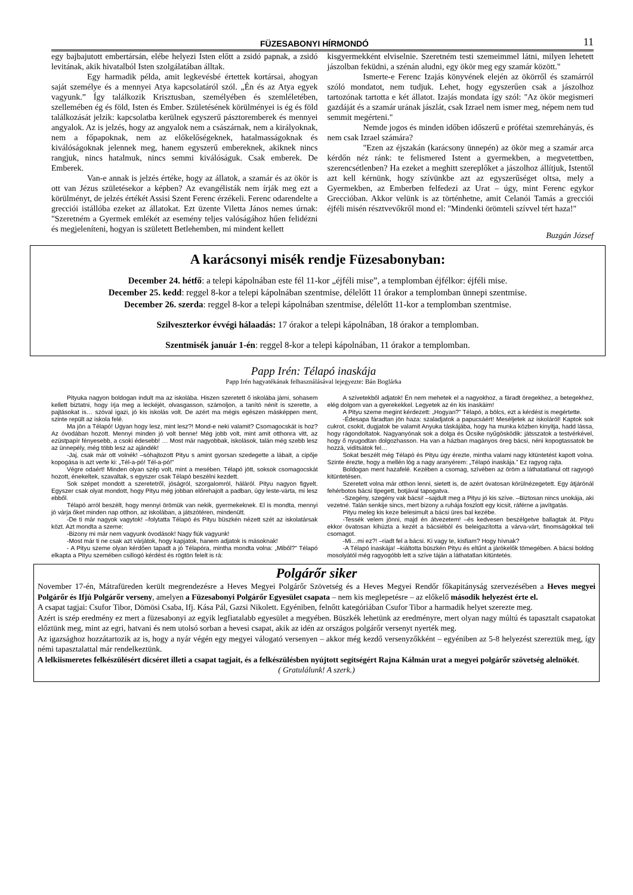FÜZESABONYI HÍRMONDÓ 11
egy bajbajutott embertársán, elébe helyezi Isten előtt a zsidó papnak, a zsidó levitának, akik hivatalból Isten szolgálatában álltak.
Egy harmadik példa, amit legkevésbé értettek kortársai, ahogyan saját személye és a mennyei Atya kapcsolatáról szól. „Én és az Atya egyek vagyunk.” Így találkozik Krisztusban, személyében és szemléletében, szellemében ég és föld, Isten és Ember. Születésének körülményei is ég és föld találkozását jelzik: kapcsolatba kerülnek egyszerű pásztoremberek és mennyei angyalok. Az is jelzés, hogy az angyalok nem a császárnak, nem a királyoknak, nem a főpapoknak, nem az előkelőségeknek, hatalmasságoknak és kiválóságoknak jelennek meg, hanem egyszerű embereknek, akiknek nincs rangjuk, nincs hatalmuk, nincs semmi kiválóságuk. Csak emberek. De Emberek.
Van-e annak is jelzés értéke, hogy az állatok, a szamár és az ökör is ott van Jézus születésekor a képben? Az evangélisták nem írják meg ezt a körülményt, de jelzés értékét Assisi Szent Ferenc érzékeli. Ferenc odarendelte a grecciói istállóba ezeket az állatokat. Ezt üzente Viletta János nemes úrnak: "Szeretném a Gyermek emlékét az esemény teljes valóságához hűen felidézni és megjeleníteni, hogyan is született Betlehemben, mi mindent kellett
kisgyermekként elviselnie. Szeretném testi szemeimmel látni, milyen lehetett jászolban feküdni, a szénán aludni, egy ökör meg egy szamár között."
Ismerte-e Ferenc Izajás könyvének elején az ökörről és szamárról szóló mondatot, nem tudjuk. Lehet, hogy egyszerűen csak a jászolhoz tartozónak tartotta e két állatot. Izajás mondata így szól: "Az ökör megismeri gazdáját és a szamár urának jászlát, csak Izrael nem ismer meg, népem nem tud semmit megérteni."
Nemde jogos és minden időben időszerű e prófétai szemrehányás, és nem csak Izrael számára?
"Ezen az éjszakán (karácsony ünnepén) az ökör meg a szamár arca kérdőn néz ránk: te felismered Istent a gyermekben, a megvetettben, szerencsétlenben? Ha ezeket a meghitt szereplőket a jászolhoz állítjuk, Istentől azt kell kérnünk, hogy szívünkbe azt az egyszerűséget oltsa, mely a Gyermekben, az Emberben felfedezi az Urat – úgy, mint Ferenc egykor Grecсióban. Akkor velünk is az történhetne, amit Celanói Tamás a grecciói éjféli misén résztvevőkről mond el: "Mindenki örömteli szívvel tért haza!"
Buzgán József
A karácsonyi misék rendje Füzesabonyban:
December 24. hétfő: a telepi kápolnában este fél 11-kor „éjféli mise”, a templomban éjfélkor: éjféli mise.
December 25. kedd: reggel 8-kor a telepi kápolnában szentmise, délelőtt 11 órakor a templomban ünnepi szentmise.
December 26. szerda: reggel 8-kor a telepi kápolnában szentmise, délelőtt 11-kor a templomban szentmise.
Szilveszterkor évvégi hálaadás: 17 órakor a telepi kápolnában, 18 órakor a templomban.
Szentmisék január 1-én: reggel 8-kor a telepi kápolnában, 11 órakor a templomban.
Papp Irén: Télapó inaskája
Papp Irén hagyatékának felhasználásával lejegyezte: Bán Boglárka
Pityuka nagyon boldogan indult ma az iskolába. Hiszen szeretett ő iskolába járni, sohasem kellett biztatni, hogy írja meg a leckéjét, olvasgasson, számoljon, a tanító nénit is szerette, a pajtásokat is… szóval igazi, jó kis iskolás volt. De azért ma mégis egészen másképpen ment, szinte repült az iskola felé.
Ma jön a Télapó! Ugyan hogy lesz, mint lesz?! Mond-e neki valamit? Csomagocskát is hoz? Az óvodában hozott. Mennyi minden jó volt benne! Még jobb volt, mint amit otthonra vitt, az ezüstpapír fényesebb, a csoki édesebb! … Most már nagyobbak, iskolások, talán még szebb lesz az ünnepély, még több lesz az ajándék!
-Jaj, csak már ott volnék! –sóhajtozott Pityu s amint gyorsan szedegette a lábait, a cipője kopogása is azt verte ki: „Tél-a-pó! Tél-a-pó!"
Végre odaért! Minden olyan szép volt, mint a mesében. Télapó jött, soksok csomagocskát hozott, énekeltek, szavaltak, s egyszer csak Télapó beszélni kezdett.
Sok szépet mondott a szeretetről, jóságról, szorgalomról, háláról. Pityu nagyon figyelt. Egyszer csak olyat mondott, hogy Pityu még jobban előrehajolt a padban, úgy leste-várta, mi lesz ebből.
Télapó arról beszélt, hogy mennyi örömük van nekik, gyermekeknek. El is mondta, mennyi jó várja őket minden nap otthon, az iskolában, a játszótéren, mindenütt.
-De ti már nagyok vagytok! –folytatta Télapó és Pityu büszkén nézett szét az iskolatársak közt. Azt mondta a szeme:
-Bizony mi már nem vagyunk óvodások! Nagy fiúk vagyunk!
-Most már ti ne csak azt várjátok, hogy kapjatok, hanem adjatok is másoknak!
- A Pityu szeme olyan kérdően tapadt a jó Télapóra, mintha mondta volna: „Miből?” Télapó elkapta a Pityu szemében csillogó kérdést és rögtön felelt is rá:
A szívetekből adjatok! Én nem mehetek el a nagyokhoz, a fáradt öregekhez, a betegekhez, elég dolgom van a gyerekekkel. Legyetek az én kis inaskáim!
A Pityu szeme megint kérdezett: „Hogyan?” Télapó, a bölcs, ezt a kérdést is megértette.
-Édesapa fáradtan jön haza: szaladjatok a papucsáért! Meséljetek az iskoláról! Kaptok sok cukrot, csokit, dugjatok be valamit Anyuka táskájába, hogy ha munka közben kinyitja, hadd lássa, hogy rágondoltatok. Nagyanyónak sok a dolga és Öcsike nyűgösködik: játsszatok a testvérkével, hogy ő nyugodtan dolgozhasson. Ha van a házban magányos öreg bácsi, néni kopogtassatok be hozzá, vidítsátok fel…
Sokat beszélt még Télapó és Pityu úgy érezte, mintha valami nagy kitüntetést kapott volna. Szinte érezte, hogy a mellén lóg a nagy aranyérem: „Télapó inaskája.” Ez ragyog rajta.
Boldogan ment hazafelé. Kezében a csomag, szívében az öröm a láthatatlanul ott ragyogó kitüntetésen.
Szeretett volna már otthon lenni, sietett is, de azért óvatosan körülnézegetett. Egy átjárónál fehérbotos bácsi tipegett, botjával tapogatva.
-Szegény, szegény vak bácsi! –sajdult meg a Pityu jó kis szíve. –Biztosan nincs unokája, aki vezetné. Talán senkije sincs, mert bizony a ruhája foszlott egy kicsit, ráférne a javítgatás.
Pityu meleg kis keze belesimult a bácsi üres bal kezébe.
-Tessék velem jönni, majd én átvezetem! –és kedvesen beszélgetve ballagtak át. Pityu ekkor óvatosan kihúzta a kezét a bácsiéból és beleigazította a várva-várt, finomságokkal teli csomagot.
-Mi…mi ez?! –riadt fel a bácsi. Ki vagy te, kisfiam? Hogy hívnak?
-A Télapó inaskája! –kiáltotta büszkén Pityu és eltűnt a járókelők tömegében. A bácsi boldog mosolyától még ragyogóbb lett a szíve táján a láthatatlan kitüntetés.
Polgárőr siker
November 17-én, Mátrafüreden került megrendezésre a Heves Megyei Polgárőr Szövetség és a Heves Megyei Rendőr főkapitányság szervezésében a Heves megyei Polgárőr és Ifjú Polgárőr verseny, amelyen a Füzesabonyi Polgárőr Egyesület csapata – nem kis meglepetésre – az előkelő második helyezést érte el.
A csapat tagjai: Csufor Tibor, Dömösi Csaba, Ifj. Kása Pál, Gazsi Nikolett. Egyéniben, felnőtt kategóriában Csufor Tibor a harmadik helyet szerezte meg.
Azért is szép eredmény ez mert a füzesabonyi az egyik legfiatalabb egyesület a megyében. Büszkék lehetünk az eredményre, mert olyan nagy múltú és tapasztalt csapatokat előztünk meg, mint az egri, hatvani és nem utolsó sorban a hevesi csapat, akik az idén az országos polgárőr versenyt nyerték meg.
Az igazsághoz hozzátartozik az is, hogy a nyár végén egy megyei válogató versenyen – akkor még kezdő versenyzőkként – egyéniben az 5-8 helyezést szereztük meg, így némi tapasztalattal már rendelkeztünk.
A lelkiismeretes felkészülésért dicséret illeti a csapat tagjait, és a felkészülésben nyújtott segítségért Rajna Kálmán urat a megyei polgárőr szövetség alelnökét.
( Gratulálunk! A szerk.)